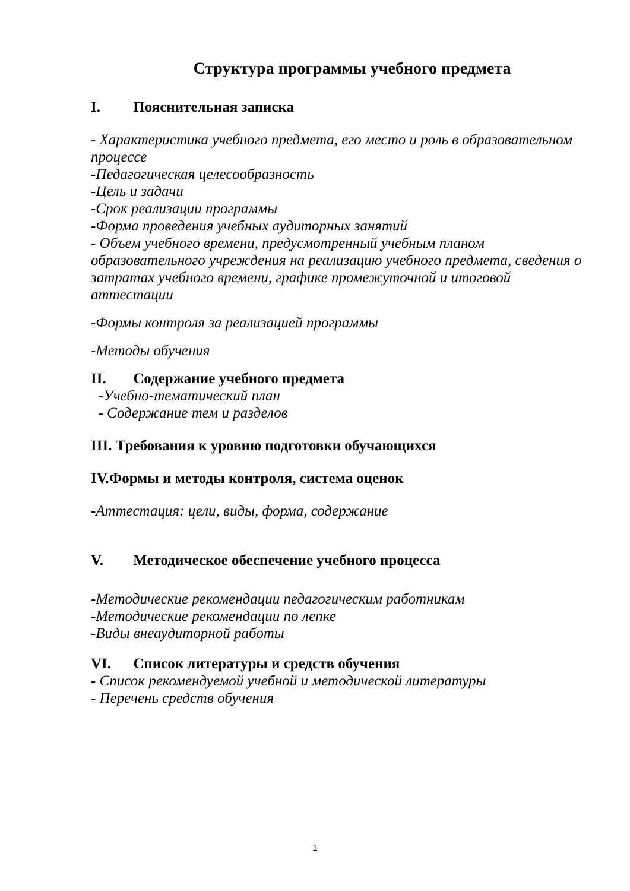Структура программы учебного предмета
I. Пояснительная записка
- Характеристика учебного предмета, его место и роль в образовательном процессе
-Педагогическая целесообразность
-Цель и задачи
-Срок реализации программы
-Форма проведения учебных аудиторных занятий
- Объем учебного времени, предусмотренный учебным планом образовательного учреждения на реализацию учебного предмета, сведения о затратах учебного времени, графике промежуточной и итоговой аттестации
-Формы контроля за реализацией программы
-Методы обучения
II. Содержание учебного предмета
-Учебно-тематический план
- Содержание тем и разделов
III. Требования к уровню подготовки обучающихся
IV.Формы и методы контроля, система оценок
-Аттестация: цели, виды, форма, содержание
V. Методическое обеспечение учебного процесса
-Методические рекомендации педагогическим работникам
-Методические рекомендации по лепке
-Виды внеаудиторной работы
VI. Список литературы и средств обучения
- Список рекомендуемой учебной и методической литературы
- Перечень средств обучения
1